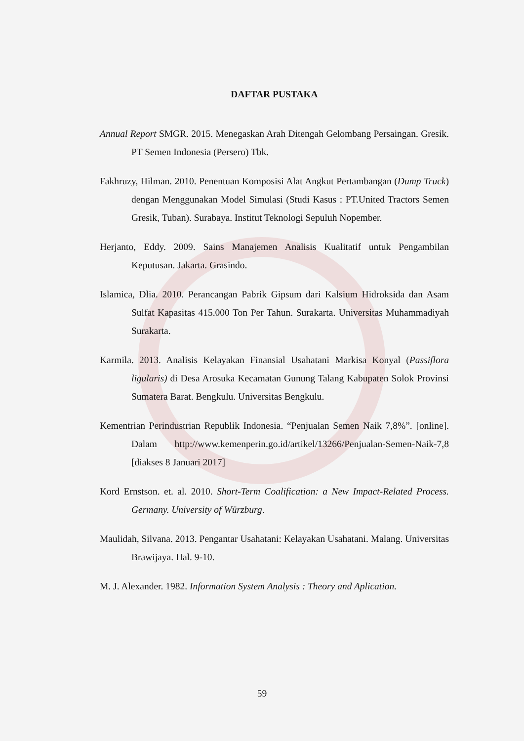DAFTAR PUSTAKA
Annual Report SMGR. 2015. Menegaskan Arah Ditengah Gelombang Persaingan. Gresik. PT Semen Indonesia (Persero) Tbk.
Fakhruzy, Hilman. 2010. Penentuan Komposisi Alat Angkut Pertambangan (Dump Truck) dengan Menggunakan Model Simulasi (Studi Kasus : PT.United Tractors Semen Gresik, Tuban). Surabaya. Institut Teknologi Sepuluh Nopember.
Herjanto, Eddy. 2009. Sains Manajemen Analisis Kualitatif untuk Pengambilan Keputusan. Jakarta. Grasindo.
Islamica, Dlia. 2010. Perancangan Pabrik Gipsum dari Kalsium Hidroksida dan Asam Sulfat Kapasitas 415.000 Ton Per Tahun. Surakarta. Universitas Muhammadiyah Surakarta.
Karmila. 2013. Analisis Kelayakan Finansial Usahatani Markisa Konyal (Passiflora ligularis) di Desa Arosuka Kecamatan Gunung Talang Kabupaten Solok Provinsi Sumatera Barat. Bengkulu. Universitas Bengkulu.
Kementrian Perindustrian Republik Indonesia. “Penjualan Semen Naik 7,8%”. [online]. Dalam http://www.kemenperin.go.id/artikel/13266/Penjualan-Semen-Naik-7,8 [diakses 8 Januari 2017]
Kord Ernstson. et. al. 2010. Short-Term Coalification: a New Impact-Related Process. Germany. University of Würzburg.
Maulidah, Silvana. 2013. Pengantar Usahatani: Kelayakan Usahatani. Malang. Universitas Brawijaya. Hal. 9-10.
M. J. Alexander. 1982. Information System Analysis : Theory and Aplication.
59